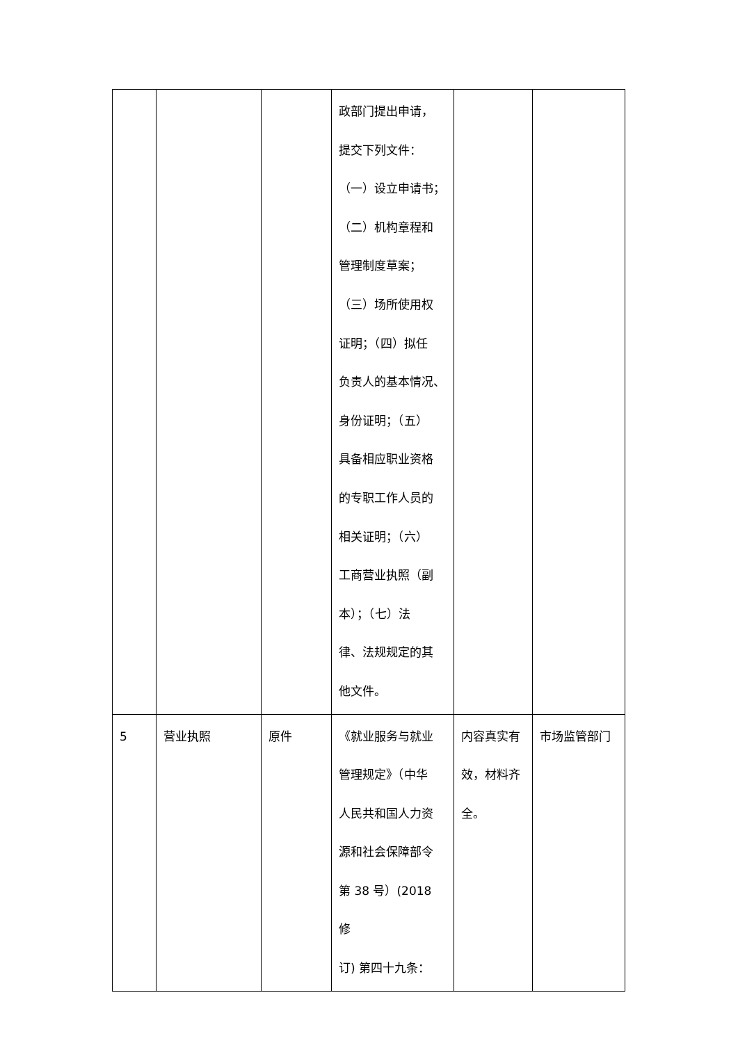| | | | 政部门提出申请， 提交下列文件： （一）设立申请书； （二）机构章程和 管理制度草案； （三）场所使用权 证明；（四）拟任 负责人的基本情况、 身份证明；（五） 具备相应职业资格 的专职工作人员的 相关证明；（六） 工商营业执照（副 本）；（七）法 律、法规规定的其 他文件。 | | |
| 5 | 营业执照 | 原件 | 《就业服务与就业 管理规定》（中华 人民共和国人力资 源和社会保障部令 第 38 号）(2018 修 订) 第四十九条： | 内容真实有 效，材料齐 全。 | 市场监管部门 |